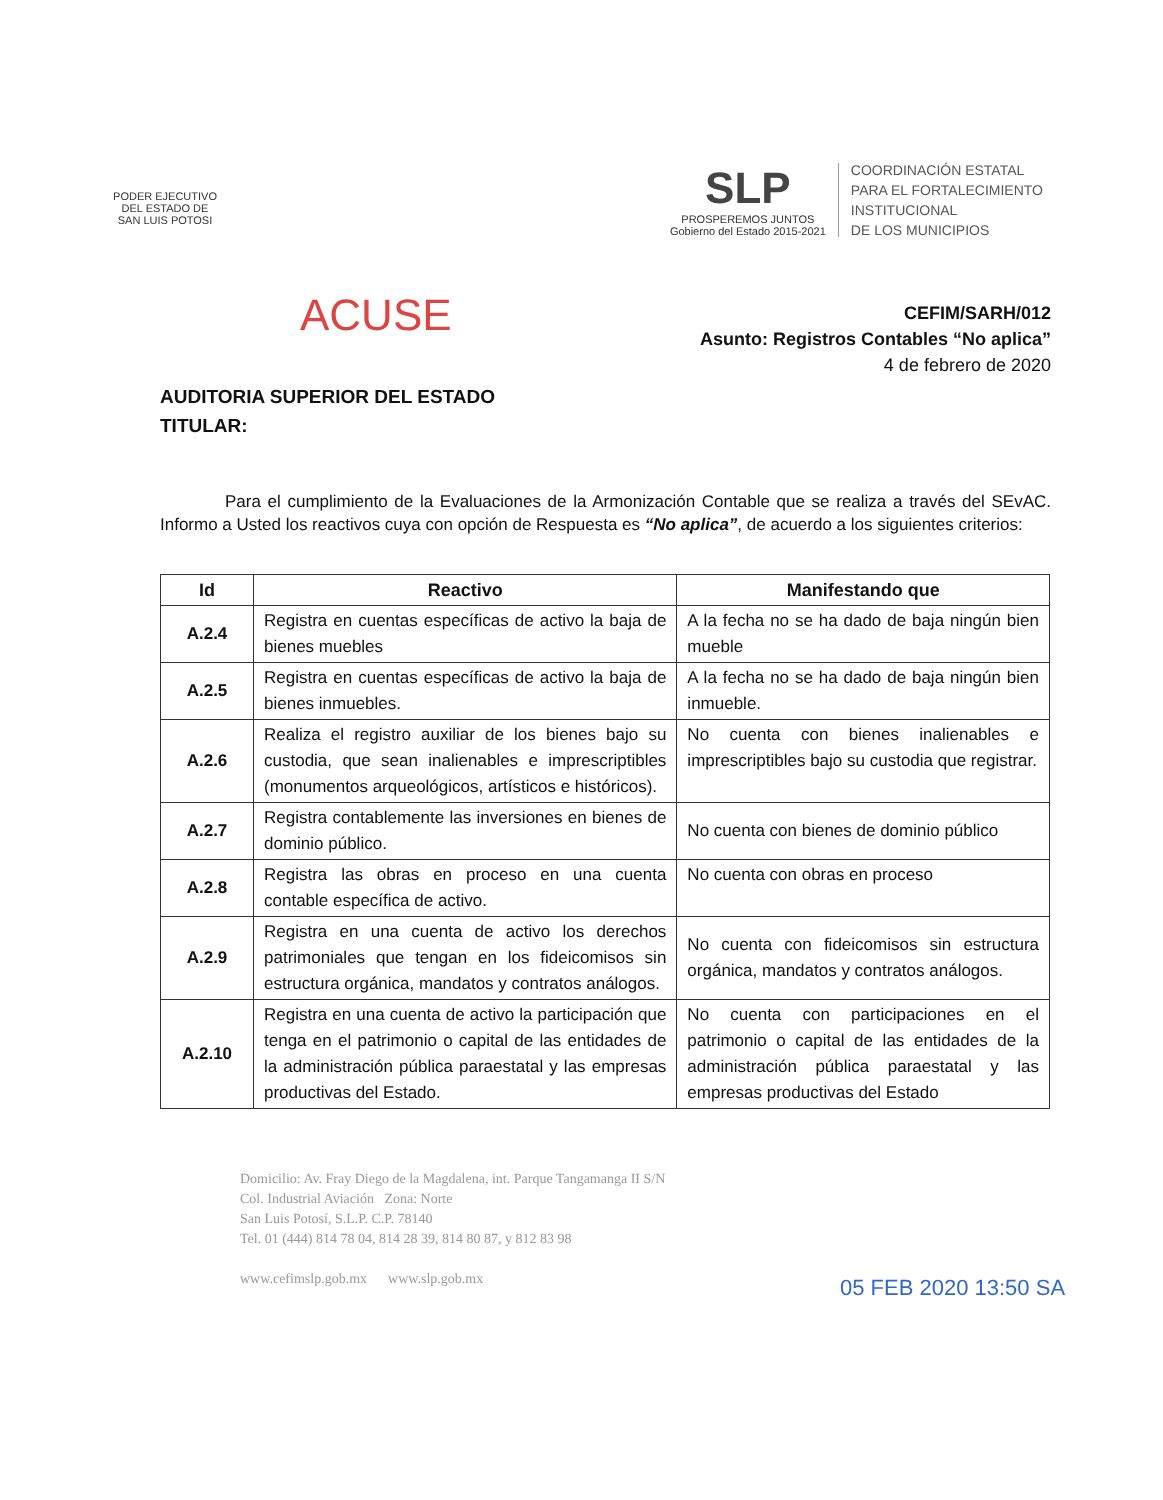PODER EJECUTIVO
DEL ESTADO DE
SAN LUIS POTOSI
SLP
PROSPEREMOS JUNTOS
Gobierno del Estado 2015-2021
COORDINACIÓN ESTATAL
PARA EL FORTALECIMIENTO
INSTITUCIONAL
DE LOS MUNICIPIOS
ACUSE
CEFIM/SARH/012
Asunto: Registros Contables “No aplica”
4 de febrero de 2020
AUDITORIA SUPERIOR DEL ESTADO
TITULAR:
Para el cumplimiento de la Evaluaciones de la Armonización Contable que se realiza a través del SEvAC. Informo a Usted los reactivos cuya con opción de Respuesta es “No aplica”, de acuerdo a los siguientes criterios:
| Id | Reactivo | Manifestando que |
| --- | --- | --- |
| A.2.4 | Registra en cuentas específicas de activo la baja de bienes muebles | A la fecha no se ha dado de baja ningún bien mueble |
| A.2.5 | Registra en cuentas específicas de activo la baja de bienes inmuebles. | A la fecha no se ha dado de baja ningún bien inmueble. |
| A.2.6 | Realiza el registro auxiliar de los bienes bajo su custodia, que sean inalienables e imprescriptibles (monumentos arqueológicos, artísticos e históricos). | No cuenta con bienes inalienables e imprescriptibles bajo su custodia que registrar. |
| A.2.7 | Registra contablemente las inversiones en bienes de dominio público. | No cuenta con bienes de dominio público |
| A.2.8 | Registra las obras en proceso en una cuenta contable específica de activo. | No cuenta con obras en proceso |
| A.2.9 | Registra en una cuenta de activo los derechos patrimoniales que tengan en los fideicomisos sin estructura orgánica, mandatos y contratos análogos. | No cuenta con fideicomisos sin estructura orgánica, mandatos y contratos análogos. |
| A.2.10 | Registra en una cuenta de activo la participación que tenga en el patrimonio o capital de las entidades de la administración pública paraestatal y las empresas productivas del Estado. | No cuenta con participaciones en el patrimonio o capital de las entidades de la administración pública paraestatal y las empresas productivas del Estado |
05 FEB 2020 13:50 SA
Domicilio: Av. Fray Diego de la Magdalena, int. Parque Tangamanga II S/N
Col. Industrial Aviación Zona: Norte
San Luis Potosí, S.L.P. C.P. 78140
Tel. 01 (444) 814 78 04, 814 28 39, 814 80 87, y 812 83 98
www.cefimslp.gob.mx www.slp.gob.mx